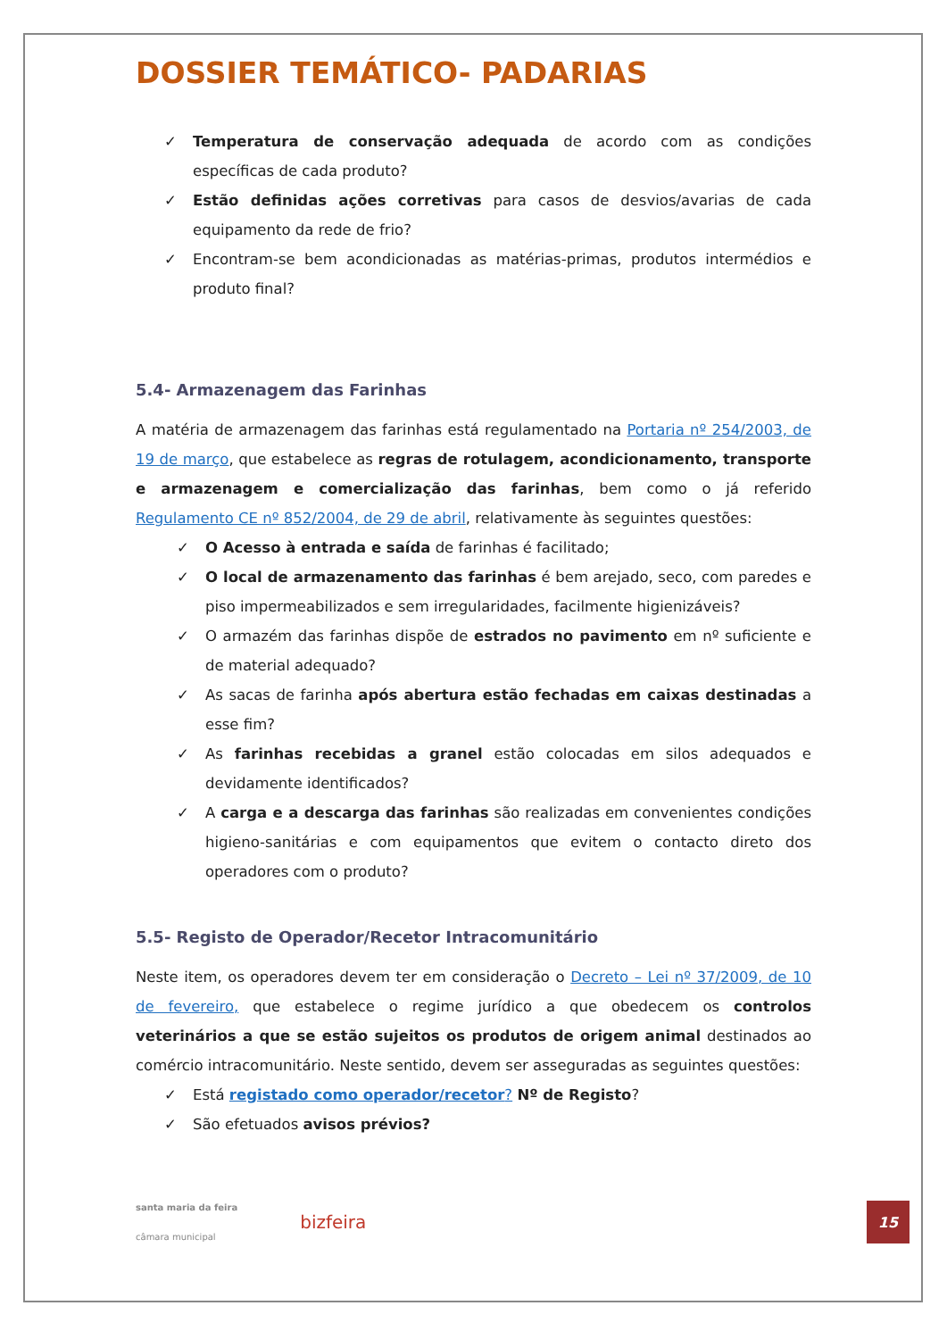DOSSIER TEMÁTICO- PADARIAS
✓ Temperatura de conservação adequada de acordo com as condições específicas de cada produto?
✓ Estão definidas ações corretivas para casos de desvios/avarias de cada equipamento da rede de frio?
✓ Encontram-se bem acondicionadas as matérias-primas, produtos intermédios e produto final?
5.4- Armazenagem das Farinhas
A matéria de armazenagem das farinhas está regulamentado na Portaria nº 254/2003, de 19 de março, que estabelece as regras de rotulagem, acondicionamento, transporte e armazenagem e comercialização das farinhas, bem como o já referido Regulamento CE nº 852/2004, de 29 de abril, relativamente às seguintes questões:
✓ O Acesso à entrada e saída de farinhas é facilitado;
✓ O local de armazenamento das farinhas é bem arejado, seco, com paredes e piso impermeabilizados e sem irregularidades, facilmente higienizáveis?
✓ O armazém das farinhas dispõe de estrados no pavimento em nº suficiente e de material adequado?
✓ As sacas de farinha após abertura estão fechadas em caixas destinadas a esse fim?
✓ As farinhas recebidas a granel estão colocadas em silos adequados e devidamente identificados?
✓ A carga e a descarga das farinhas são realizadas em convenientes condições higieno-sanitárias e com equipamentos que evitem o contacto direto dos operadores com o produto?
5.5- Registo de Operador/Recetor Intracomunitário
Neste item, os operadores devem ter em consideração o Decreto – Lei nº 37/2009, de 10 de fevereiro, que estabelece o regime jurídico a que obedecem os controlos veterinários a que se estão sujeitos os produtos de origem animal destinados ao comércio intracomunitário. Neste sentido, devem ser asseguradas as seguintes questões:
✓ Está registado como operador/recetor? Nº de Registo?
✓ São efetuados avisos prévios?
santa maria da feira
câmara municipal
bizfeira
15